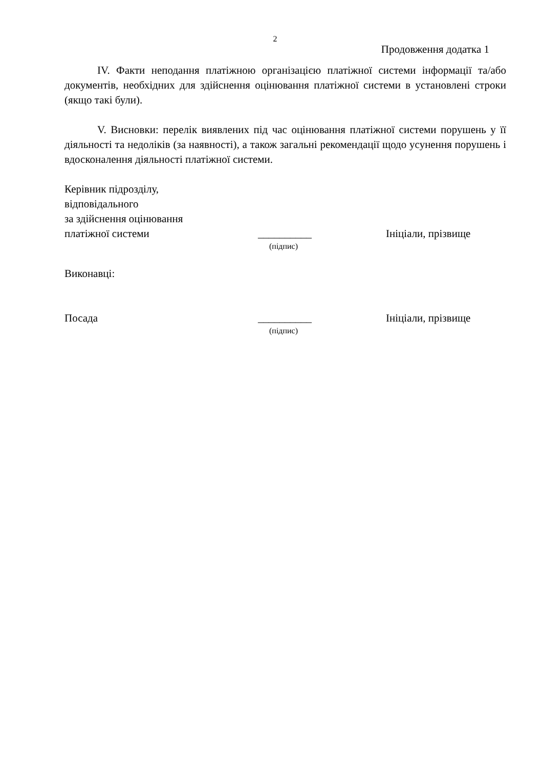2
Продовження додатка 1
IV. Факти неподання платіжною організацією платіжної системи інформації та/або документів, необхідних для здійснення оцінювання платіжної системи в установлені строки (якщо такі були).
V. Висновки: перелік виявлених під час оцінювання платіжної системи порушень у її діяльності та недоліків (за наявності), а також загальні рекомендації щодо усунення порушень і вдосконалення діяльності платіжної системи.
Керівник підрозділу,
відповідального
за здійснення оцінювання
платіжної системи
__________
Ініціали, прізвище
(підпис)
Виконавці:
Посада
__________
Ініціали, прізвище
(підпис)